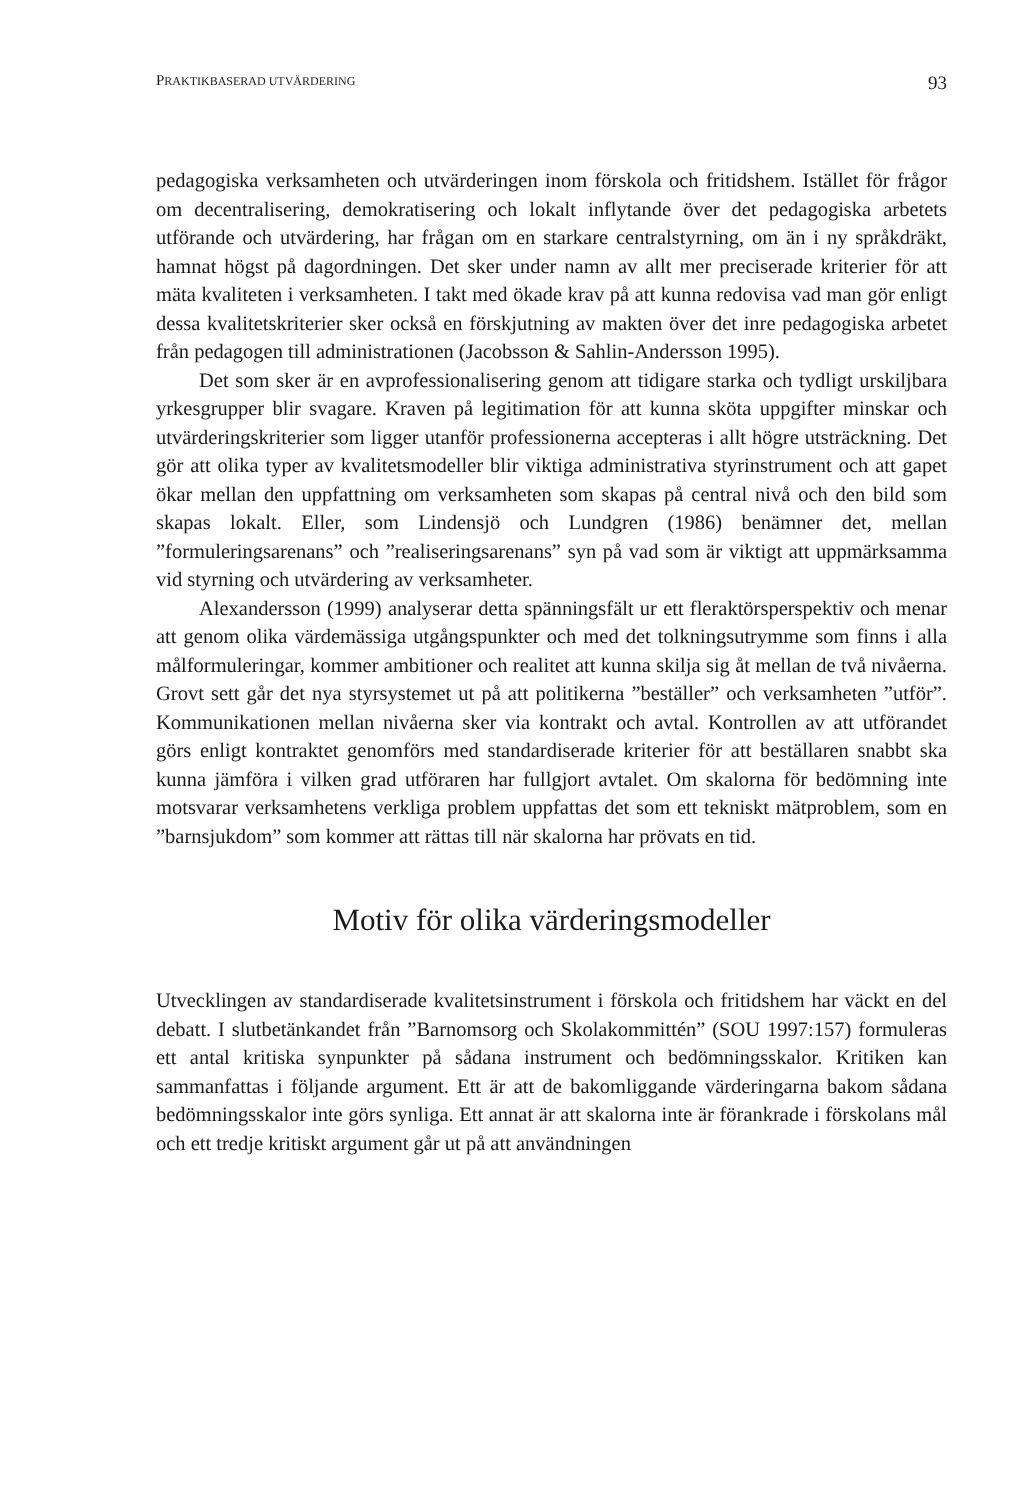PRAKTIKBASERAD UTVÄRDERING 93
pedagogiska verksamheten och utvärderingen inom förskola och fritidshem. Istället för frågor om decentralisering, demokratisering och lokalt inflytande över det pedagogiska arbetets utförande och utvärdering, har frågan om en starkare centralstyrning, om än i ny språkdräkt, hamnat högst på dagordningen. Det sker under namn av allt mer preciserade kriterier för att mäta kvaliteten i verksamheten. I takt med ökade krav på att kunna redovisa vad man gör enligt dessa kvalitetskriterier sker också en förskjutning av makten över det inre pedagogiska arbetet från pedagogen till administrationen (Jacobsson & Sahlin-Andersson 1995).
Det som sker är en avprofessionalisering genom att tidigare starka och tydligt urskiljbara yrkesgrupper blir svagare. Kraven på legitimation för att kunna sköta uppgifter minskar och utvärderingskriterier som ligger utanför professionerna accepteras i allt högre utsträckning. Det gör att olika typer av kvalitetsmodeller blir viktiga administrativa styrinstrument och att gapet ökar mellan den uppfattning om verksamheten som skapas på central nivå och den bild som skapas lokalt. Eller, som Lindensjö och Lundgren (1986) benämner det, mellan ”formuleringsarenans” och ”realiseringsarenans” syn på vad som är viktigt att uppmärksamma vid styrning och utvärdering av verksamheter.
Alexandersson (1999) analyserar detta spänningsfält ur ett fleraktörsperspektiv och menar att genom olika värdemässiga utgångspunkter och med det tolkningsutrymme som finns i alla målformuleringar, kommer ambitioner och realitet att kunna skilja sig åt mellan de två nivåerna. Grovt sett går det nya styrsystemet ut på att politikerna ”beställer” och verksamheten ”utför”. Kommunikationen mellan nivåerna sker via kontrakt och avtal. Kontrollen av att utförandet görs enligt kontraktet genomförs med standardiserade kriterier för att beställaren snabbt ska kunna jämföra i vilken grad utföraren har fullgjort avtalet. Om skalorna för bedömning inte motsvarar verksamhetens verkliga problem uppfattas det som ett tekniskt mätproblem, som en ”barnsjukdom” som kommer att rättas till när skalorna har prövats en tid.
Motiv för olika värderingsmodeller
Utvecklingen av standardiserade kvalitetsinstrument i förskola och fritidshem har väckt en del debatt. I slutbetänkandet från ”Barnomsorg och Skolakommittén” (SOU 1997:157) formuleras ett antal kritiska synpunkter på sådana instrument och bedömningsskalor. Kritiken kan sammanfattas i följande argument. Ett är att de bakomliggande värderingarna bakom sådana bedömningsskalor inte görs synliga. Ett annat är att skalorna inte är förankrade i förskolans mål och ett tredje kritiskt argument går ut på att användningen